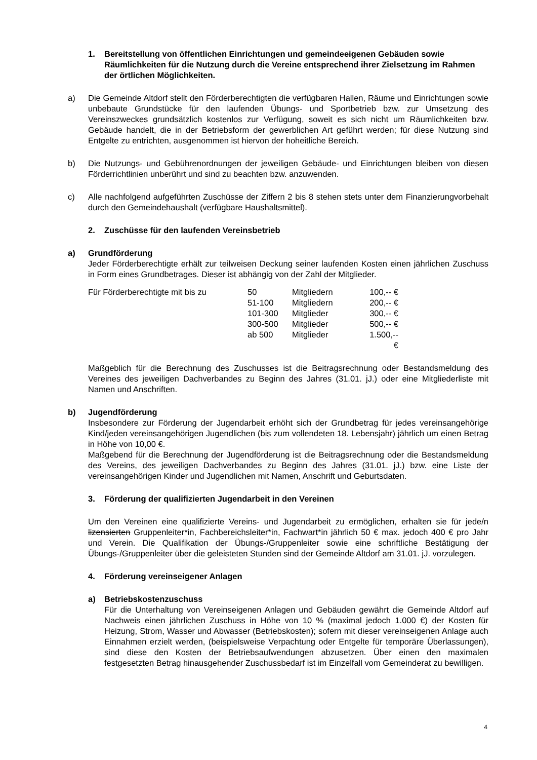1. Bereitstellung von öffentlichen Einrichtungen und gemeindeeigenen Gebäuden sowie Räumlichkeiten für die Nutzung durch die Vereine entsprechend ihrer Zielsetzung im Rahmen der örtlichen Möglichkeiten.
a) Die Gemeinde Altdorf stellt den Förderberechtigten die verfügbaren Hallen, Räume und Einrichtungen sowie unbebaute Grundstücke für den laufenden Übungs- und Sportbetrieb bzw. zur Umsetzung des Vereinszweckes grundsätzlich kostenlos zur Verfügung, soweit es sich nicht um Räumlichkeiten bzw. Gebäude handelt, die in der Betriebsform der gewerblichen Art geführt werden; für diese Nutzung sind Entgelte zu entrichten, ausgenommen ist hiervon der hoheitliche Bereich.
b) Die Nutzungs- und Gebührenordnungen der jeweiligen Gebäude- und Einrichtungen bleiben von diesen Förderrichtlinien unberührt und sind zu beachten bzw. anzuwenden.
c) Alle nachfolgend aufgeführten Zuschüsse der Ziffern 2 bis 8 stehen stets unter dem Finanzierungvorbehalt durch den Gemeindehaushalt (verfügbare Haushaltsmittel).
2. Zuschüsse für den laufenden Vereinsbetrieb
a) Grundförderung
Jeder Förderberechtigte erhält zur teilweisen Deckung seiner laufenden Kosten einen jährlichen Zuschuss in Form eines Grundbetrages. Dieser ist abhängig von der Zahl der Mitglieder.
| Für Förderberechtigte mit bis zu | 50 | Mitgliedern | 100,-- € |
| | 51-100 | Mitgliedern | 200,-- € |
| | 101-300 | Mitglieder | 300,-- € |
| | 300-500 | Mitglieder | 500,-- € |
| | ab 500 | Mitglieder | 1.500,-- € |
Maßgeblich für die Berechnung des Zuschusses ist die Beitragsrechnung oder Bestandsmeldung des Vereines des jeweiligen Dachverbandes zu Beginn des Jahres (31.01. jJ.) oder eine Mitgliederliste mit Namen und Anschriften.
b) Jugendförderung
Insbesondere zur Förderung der Jugendarbeit erhöht sich der Grundbetrag für jedes vereinsangehörige Kind/jeden vereinsangehörigen Jugendlichen (bis zum vollendeten 18. Lebensjahr) jährlich um einen Betrag in Höhe von 10,00 €.
Maßgebend für die Berechnung der Jugendförderung ist die Beitragsrechnung oder die Bestandsmeldung des Vereins, des jeweiligen Dachverbandes zu Beginn des Jahres (31.01. jJ.) bzw. eine Liste der vereinsangehörigen Kinder und Jugendlichen mit Namen, Anschrift und Geburtsdaten.
3. Förderung der qualifizierten Jugendarbeit in den Vereinen
Um den Vereinen eine qualifizierte Vereins- und Jugendarbeit zu ermöglichen, erhalten sie für jede/n lizensierten Gruppenleiter*in, Fachbereichsleiter*in, Fachwart*in jährlich 50 € max. jedoch 400 € pro Jahr und Verein. Die Qualifikation der Übungs-/Gruppenleiter sowie eine schriftliche Bestätigung der Übungs-/Gruppenleiter über die geleisteten Stunden sind der Gemeinde Altdorf am 31.01. jJ. vorzulegen.
4. Förderung vereinseigener Anlagen
a) Betriebskostenzuschuss
Für die Unterhaltung von Vereinseigenen Anlagen und Gebäuden gewährt die Gemeinde Altdorf auf Nachweis einen jährlichen Zuschuss in Höhe von 10 % (maximal jedoch 1.000 €) der Kosten für Heizung, Strom, Wasser und Abwasser (Betriebskosten); sofern mit dieser vereinseigenen Anlage auch Einnahmen erzielt werden, (beispielsweise Verpachtung oder Entgelte für temporäre Überlassungen), sind diese den Kosten der Betriebsaufwendungen abzusetzen. Über einen den maximalen festgesetzten Betrag hinausgehender Zuschussbedarf ist im Einzelfall vom Gemeinderat zu bewilligen.
4